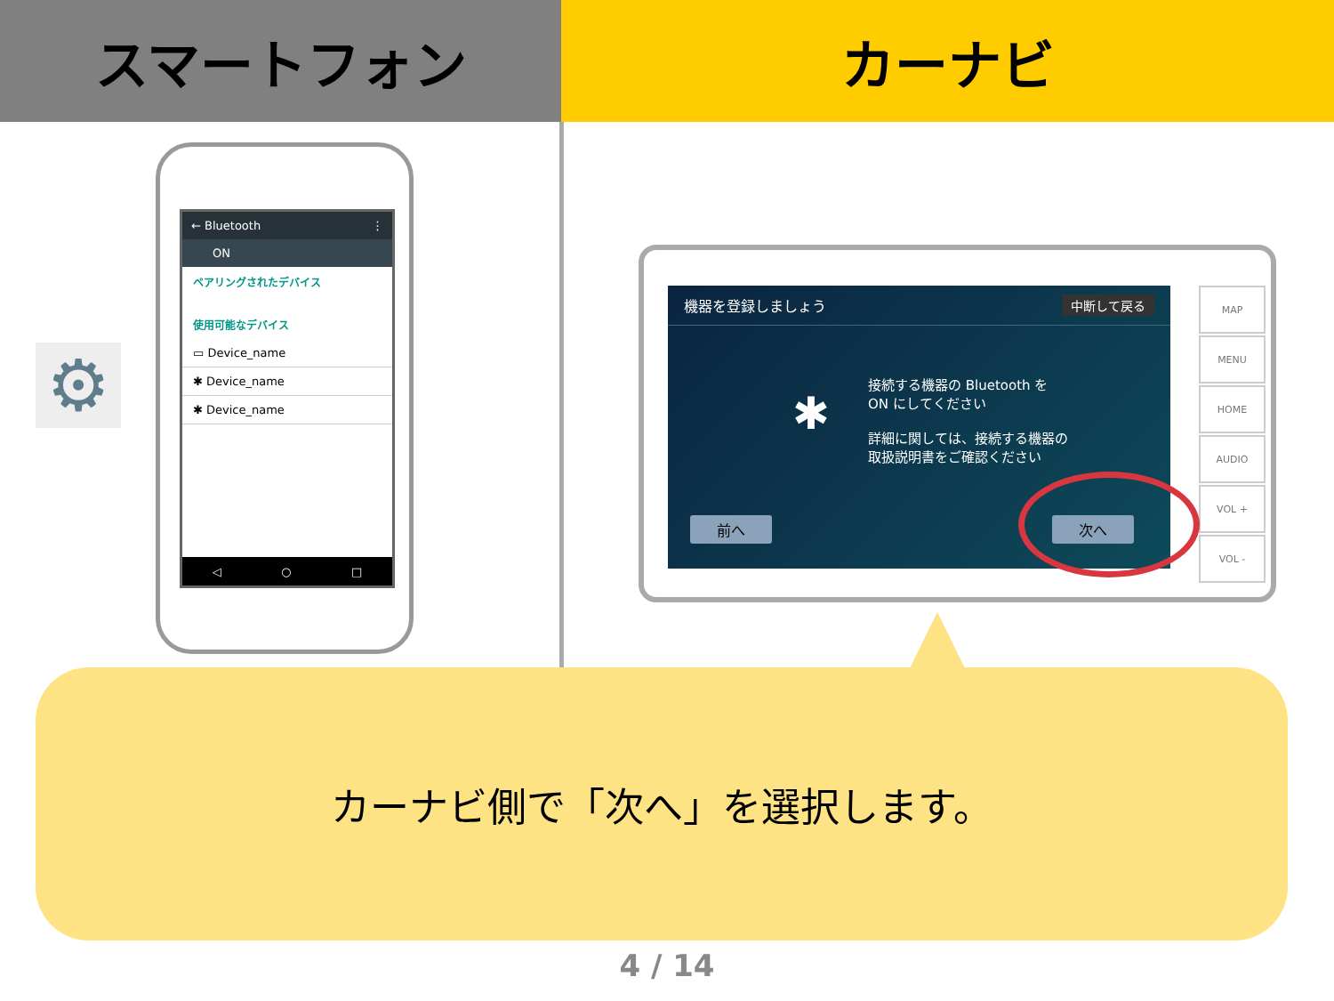スマートフォン カーナビ
⚙
← Bluetooth ⋮
ON
ペアリングされたデバイス
使用可能なデバイス
▭ Device_name
✱ Device_name
✱ Device_name
◁ ○ □
機器を登録しましょう 中断して戻る
接続する機器の Bluetooth を
ON にしてください
詳細に関しては、接続する機器の
取扱説明書をご確認ください
✱
前へ 次へ
MAP
MENU
HOME
AUDIO
VOL +
VOL -
カーナビ側で「次へ」を選択します。
4 / 14